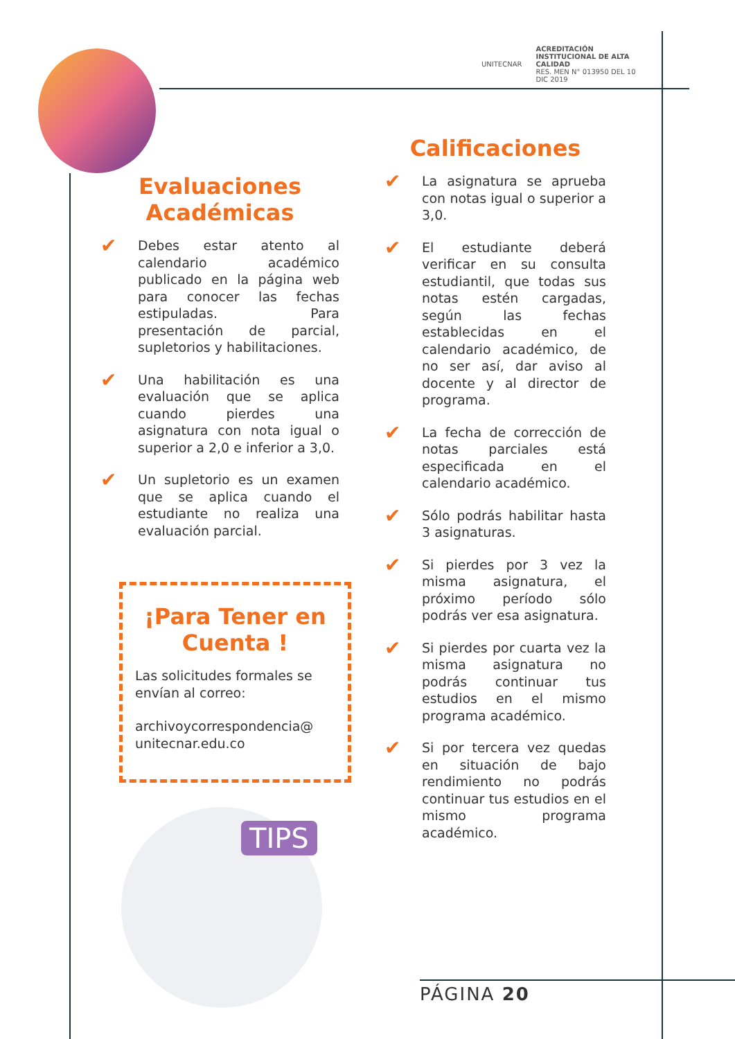UNITECNAR ACREDITACIÓN INSTITUCIONAL DE ALTA CALIDAD
RES. MEN N° 013950 DEL 10 DIC 2019
Evaluaciones Académicas
✔
Debes estar atento al calendario académico publicado en la página web para conocer las fechas estipuladas. Para presentación de parcial, supletorios y habilitaciones.
✔
Una habilitación es una evaluación que se aplica cuando pierdes una asignatura con nota igual o superior a 2,0 e inferior a 3,0.
✔
Un supletorio es un examen que se aplica cuando el estudiante no realiza una evaluación parcial.
¡Para Tener en Cuenta !
Las solicitudes formales se envían al correo:
archivoycorrespondencia@ unitecnar.edu.co
TIPS
Calificaciones
✔
La asignatura se aprueba con notas igual o superior a 3,0.
✔
El estudiante deberá verificar en su consulta estudiantil, que todas sus notas estén cargadas, según las fechas establecidas en el calendario académico, de no ser así, dar aviso al docente y al director de programa.
✔
La fecha de corrección de notas parciales está especificada en el calendario académico.
✔
Sólo podrás habilitar hasta 3 asignaturas.
✔
Si pierdes por 3 vez la misma asignatura, el próximo período sólo podrás ver esa asignatura.
✔
Si pierdes por cuarta vez la misma asignatura no podrás continuar tus estudios en el mismo programa académico.
✔
Si por tercera vez quedas en situación de bajo rendimiento no podrás continuar tus estudios en el mismo programa académico.
PÁGINA 20